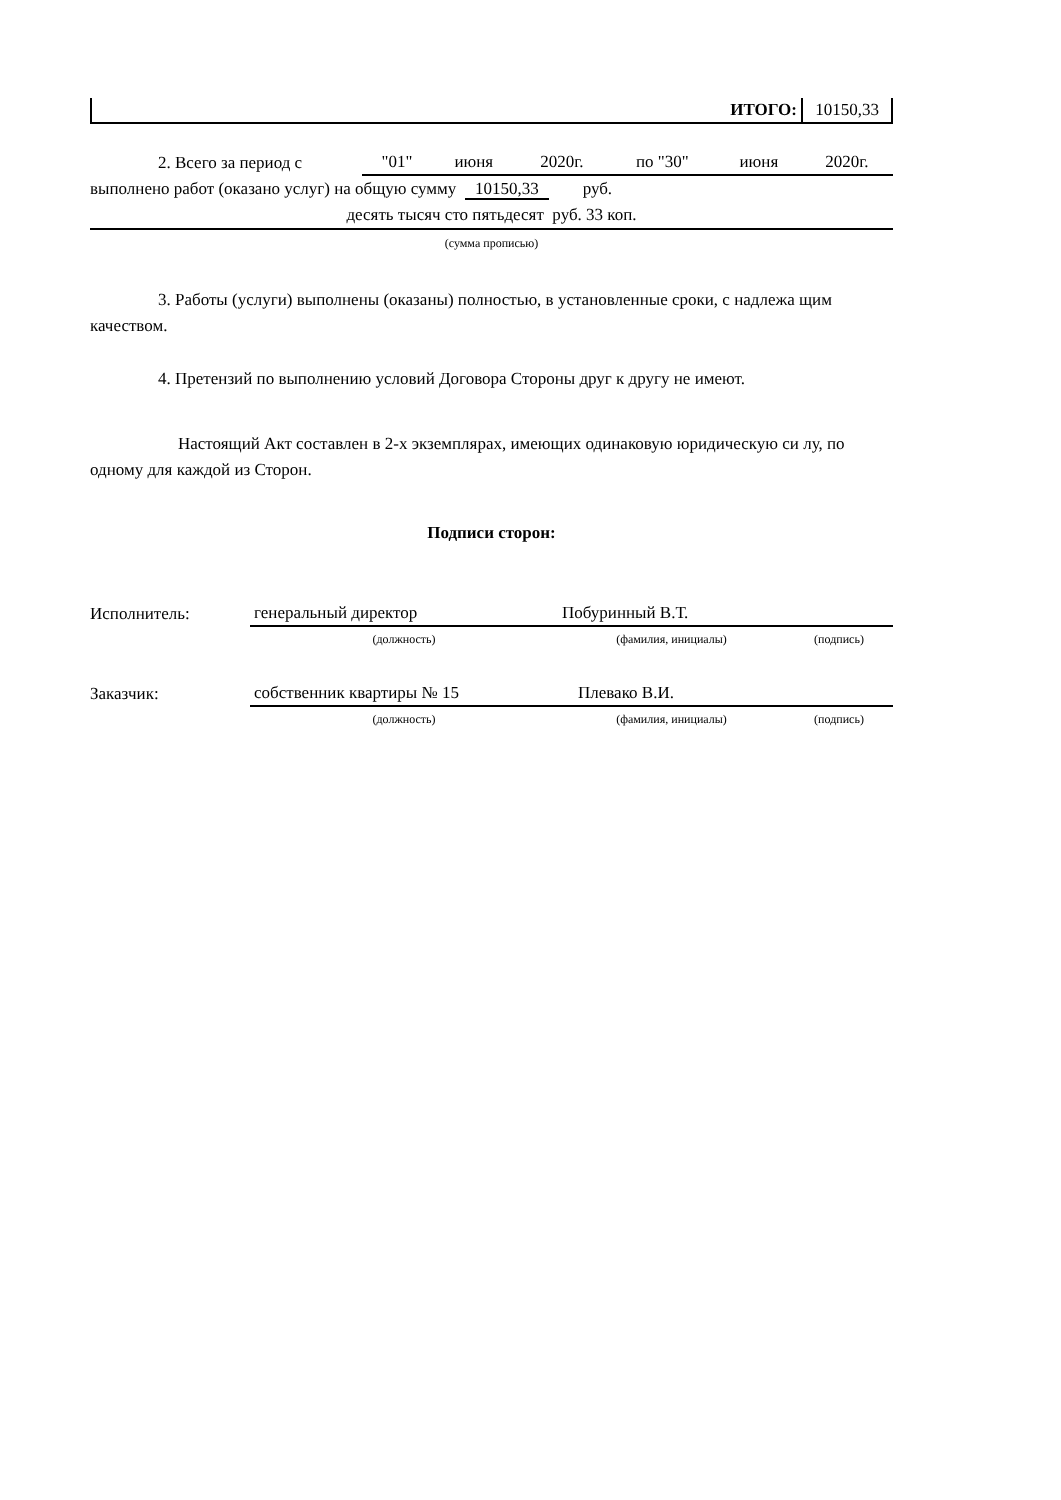| ИТОГО: | 10150,33 |
| 2. Всего за период с | "01" | июня | 2020г. | по "30" | июня | 2020г. |
выполнено работ (оказано услуг) на общую сумму 10150,33 руб.
десять тысяч сто пятьдесят руб. 33 коп.
(сумма прописью)
3. Работы (услуги) выполнены (оказаны) полностью, в установленные сроки, с надлежа щим качеством.
4. Претензий по выполнению условий Договора Стороны друг к другу не имеют.
Настоящий Акт составлен в 2-х экземплярах, имеющих одинаковую юридическую си лу, по одному для каждой из Сторон.
Подписи сторон:
| Исполнитель: | генеральный директор | Побуринный В.Т. | |
| | (должность) | (фамилия, инициалы) | (подпись) |
| Заказчик: | собственник квартиры № 15 | Плевако В.И. | |
| | (должность) | (фамилия, инициалы) | (подпись) |